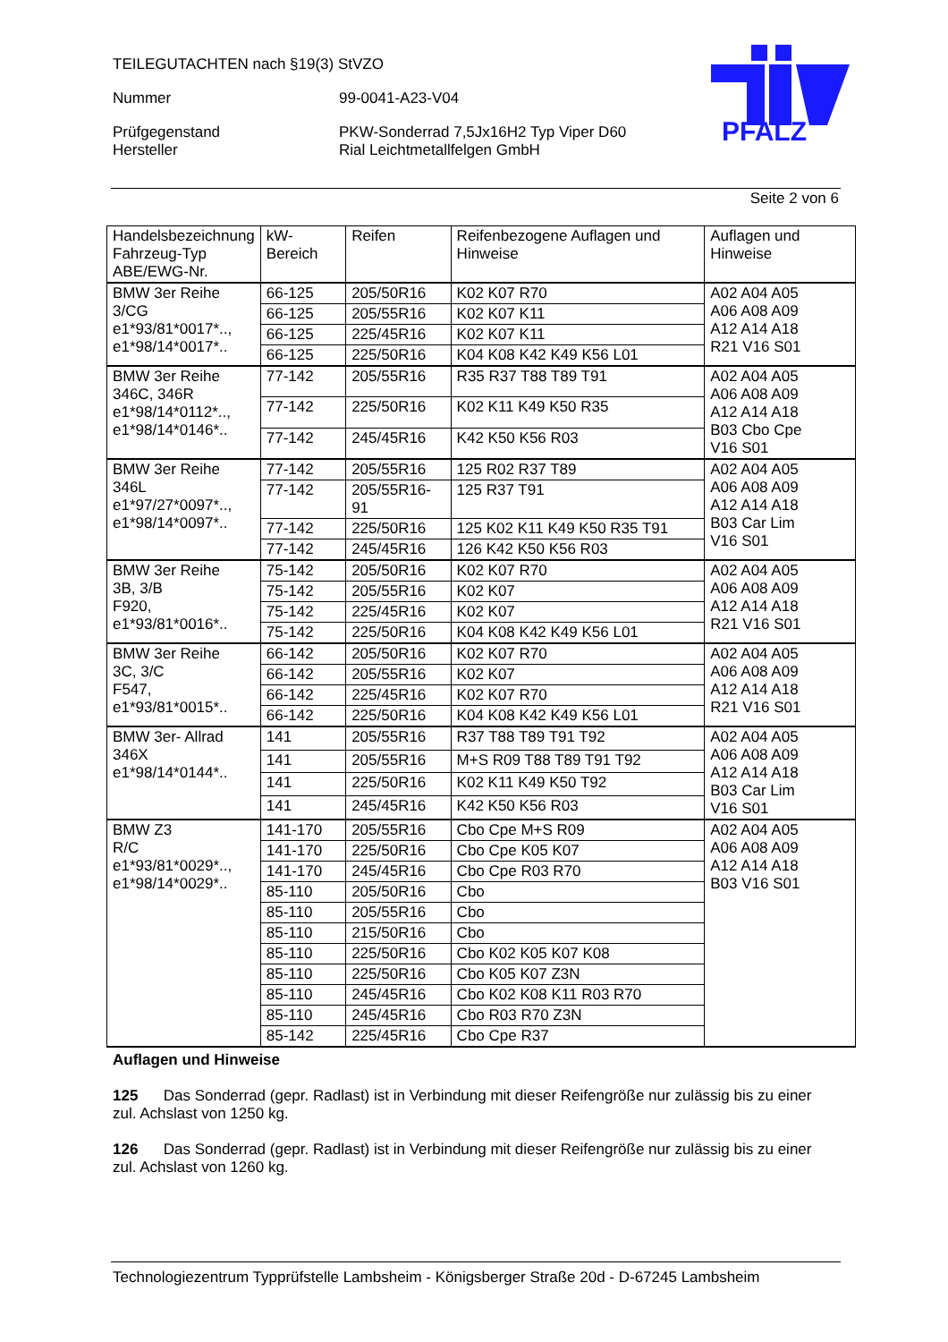TEILEGUTACHTEN nach §19(3) StVZO
Nummer 99-0041-A23-V04
Prüfgegenstand
Hersteller
PKW-Sonderrad 7,5Jx16H2 Typ Viper D60
Rial Leichtmetallfelgen GmbH
PFALZ
Seite 2 von 6
| Handelsbezeichnung Fahrzeug-Typ ABE/EWG-Nr. | kW-Bereich | Reifen | Reifenbezogene Auflagen und Hinweise | Auflagen und Hinweise |
| --- | --- | --- | --- | --- |
| BMW 3er Reihe 3/CG e1*93/81*0017*.., e1*98/14*0017*.. | 66-125 | 205/50R16 | K02 K07 R70 | A02 A04 A05 A06 A08 A09 A12 A14 A18 R21 V16 S01 |
| | 66-125 | 205/55R16 | K02 K07 K11 | |
| | 66-125 | 225/45R16 | K02 K07 K11 | |
| | 66-125 | 225/50R16 | K04 K08 K42 K49 K56 L01 | |
| BMW 3er Reihe 346C, 346R e1*98/14*0112*.., e1*98/14*0146*.. | 77-142 | 205/55R16 | R35 R37 T88 T89 T91 | A02 A04 A05 A06 A08 A09 A12 A14 A18 B03 Cbo Cpe V16 S01 |
| | 77-142 | 225/50R16 | K02 K11 K49 K50 R35 | |
| | 77-142 | 245/45R16 | K42 K50 K56 R03 | |
| BMW 3er Reihe 346L e1*97/27*0097*.., e1*98/14*0097*.. | 77-142 | 205/55R16 | 125 R02 R37 T89 | A02 A04 A05 A06 A08 A09 A12 A14 A18 B03 Car Lim V16 S01 |
| | 77-142 | 205/55R16-91 | 125 R37 T91 | |
| | 77-142 | 225/50R16 | 125 K02 K11 K49 K50 R35 T91 | |
| | 77-142 | 245/45R16 | 126 K42 K50 K56 R03 | |
| BMW 3er Reihe 3B, 3/B F920, e1*93/81*0016*.. | 75-142 | 205/50R16 | K02 K07 R70 | A02 A04 A05 A06 A08 A09 A12 A14 A18 R21 V16 S01 |
| | 75-142 | 205/55R16 | K02 K07 | |
| | 75-142 | 225/45R16 | K02 K07 | |
| | 75-142 | 225/50R16 | K04 K08 K42 K49 K56 L01 | |
| BMW 3er Reihe 3C, 3/C F547, e1*93/81*0015*.. | 66-142 | 205/50R16 | K02 K07 R70 | A02 A04 A05 A06 A08 A09 A12 A14 A18 R21 V16 S01 |
| | 66-142 | 205/55R16 | K02 K07 | |
| | 66-142 | 225/45R16 | K02 K07 R70 | |
| | 66-142 | 225/50R16 | K04 K08 K42 K49 K56 L01 | |
| BMW 3er- Allrad 346X e1*98/14*0144*.. | 141 | 205/55R16 | R37 T88 T89 T91 T92 | A02 A04 A05 A06 A08 A09 A12 A14 A18 B03 Car Lim V16 S01 |
| | 141 | 205/55R16 | M+S R09 T88 T89 T91 T92 | |
| | 141 | 225/50R16 | K02 K11 K49 K50 T92 | |
| | 141 | 245/45R16 | K42 K50 K56 R03 | |
| BMW Z3 R/C e1*93/81*0029*.., e1*98/14*0029*.. | 141-170 | 205/55R16 | Cbo Cpe M+S R09 | A02 A04 A05 A06 A08 A09 A12 A14 A18 B03 V16 S01 |
| | 141-170 | 225/50R16 | Cbo Cpe K05 K07 | |
| | 141-170 | 245/45R16 | Cbo Cpe R03 R70 | |
| | 85-110 | 205/50R16 | Cbo | |
| | 85-110 | 205/55R16 | Cbo | |
| | 85-110 | 215/50R16 | Cbo | |
| | 85-110 | 225/50R16 | Cbo K02 K05 K07 K08 | |
| | 85-110 | 225/50R16 | Cbo K05 K07 Z3N | |
| | 85-110 | 245/45R16 | Cbo K02 K08 K11 R03 R70 | |
| | 85-110 | 245/45R16 | Cbo R03 R70 Z3N | |
| | 85-142 | 225/45R16 | Cbo Cpe R37 | |
Auflagen und Hinweise
125 Das Sonderrad (gepr. Radlast) ist in Verbindung mit dieser Reifengröße nur zulässig bis zu einer zul. Achslast von 1250 kg.
126 Das Sonderrad (gepr. Radlast) ist in Verbindung mit dieser Reifengröße nur zulässig bis zu einer zul. Achslast von 1260 kg.
Technologiezentrum Typprüfstelle Lambsheim - Königsberger Straße 20d - D-67245 Lambsheim